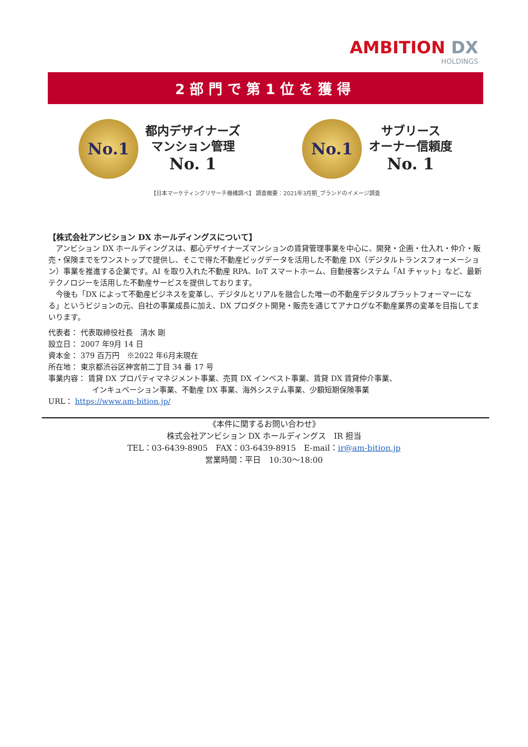AMBITION DX
HOLDINGS
2部門で第1位を獲得
No.1
都内デザイナーズ
マンション管理
No. 1
No.1
サブリース
オーナー信頼度
No. 1
【日本マーケティングリサーチ機構調べ】 調査概要：2021年3月期_ブランドのイメージ調査
【株式会社アンビション DX ホールディングスについて】
アンビション DX ホールディングスは、都心デザイナーズマンションの賃貸管理事業を中心に、開発・企画・仕入れ・仲介・販売・保険までをワンストップで提供し、そこで得た不動産ビッグデータを活用した不動産 DX（デジタルトランスフォーメーション）事業を推進する企業です。AI を取り入れた不動産 RPA、IoT スマートホーム、自動接客システム「AI チャット」など、最新テクノロジーを活用した不動産サービスを提供しております。
今後も「DX によって不動産ビジネスを変革し、デジタルとリアルを融合した唯一の不動産デジタルプラットフォーマーになる」というビジョンの元、自社の事業成長に加え、DX プロダクト開発・販売を通じてアナログな不動産業界の変革を目指してまいります。
代表者： 代表取締役社長　清水 剛
設立日： 2007 年9月 14 日
資本金： 379 百万円　※2022 年6月末現在
所在地： 東京都渋谷区神宮前二丁目 34 番 17 号
事業内容： 賃貸 DX プロパティマネジメント事業、売買 DX インベスト事業、賃貸 DX 賃貸仲介事業、
インキュベーション事業、不動産 DX 事業、海外システム事業、少額短期保険事業
URL： https://www.am-bition.jp/
《本件に関するお問い合わせ》
株式会社アンビション DX ホールディングス　IR 担当
TEL：03-6439-8905　FAX：03-6439-8915　E-mail：ir@am-bition.jp
営業時間：平日　10:30～18:00